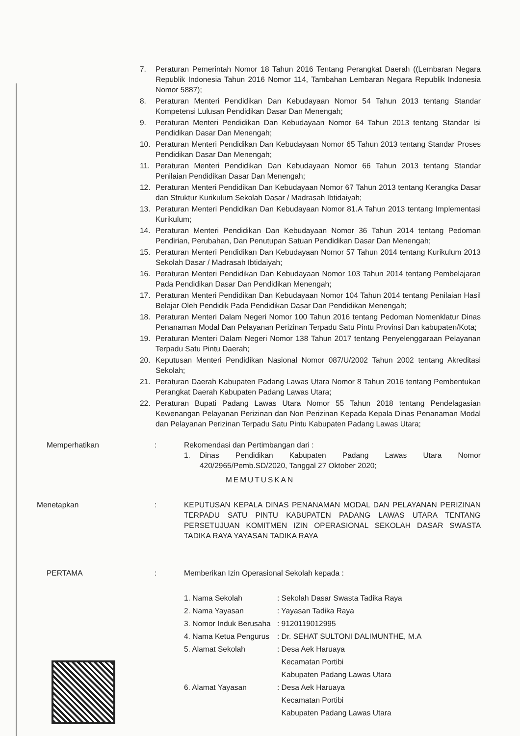7. Peraturan Pemerintah Nomor 18 Tahun 2016 Tentang Perangkat Daerah ((Lembaran Negara Republik Indonesia Tahun 2016 Nomor 114, Tambahan Lembaran Negara Republik Indonesia Nomor 5887);
8. Peraturan Menteri Pendidikan Dan Kebudayaan Nomor 54 Tahun 2013 tentang Standar Kompetensi Lulusan Pendidikan Dasar Dan Menengah;
9. Peraturan Menteri Pendidikan Dan Kebudayaan Nomor 64 Tahun 2013 tentang Standar Isi Pendidikan Dasar Dan Menengah;
10. Peraturan Menteri Pendidikan Dan Kebudayaan Nomor 65 Tahun 2013 tentang Standar Proses Pendidikan Dasar Dan Menengah;
11. Peraturan Menteri Pendidikan Dan Kebudayaan Nomor 66 Tahun 2013 tentang Standar Penilaian Pendidikan Dasar Dan Menengah;
12. Peraturan Menteri Pendidikan Dan Kebudayaan Nomor 67 Tahun 2013 tentang Kerangka Dasar dan Struktur Kurikulum Sekolah Dasar / Madrasah Ibtidaiyah;
13. Peraturan Menteri Pendidikan Dan Kebudayaan Nomor 81.A Tahun 2013 tentang Implementasi Kurikulum;
14. Peraturan Menteri Pendidikan Dan Kebudayaan Nomor 36 Tahun 2014 tentang Pedoman Pendirian, Perubahan, Dan Penutupan Satuan Pendidikan Dasar Dan Menengah;
15. Peraturan Menteri Pendidikan Dan Kebudayaan Nomor 57 Tahun 2014 tentang Kurikulum 2013 Sekolah Dasar / Madrasah Ibtidaiyah;
16. Peraturan Menteri Pendidikan Dan Kebudayaan Nomor 103 Tahun 2014 tentang Pembelajaran Pada Pendidikan Dasar Dan Pendidikan Menengah;
17. Peraturan Menteri Pendidikan Dan Kebudayaan Nomor 104 Tahun 2014 tentang Penilaian Hasil Belajar Oleh Pendidik Pada Pendidikan Dasar Dan Pendidikan Menengah;
18. Peraturan Menteri Dalam Negeri Nomor 100 Tahun 2016 tentang Pedoman Nomenklatur Dinas Penanaman Modal Dan Pelayanan Perizinan Terpadu Satu Pintu Provinsi Dan kabupaten/Kota;
19. Peraturan Menteri Dalam Negeri Nomor 138 Tahun 2017 tentang Penyelenggaraan Pelayanan Terpadu Satu Pintu Daerah;
20. Keputusan Menteri Pendidikan Nasional Nomor 087/U/2002 Tahun 2002 tentang Akreditasi Sekolah;
21. Peraturan Daerah Kabupaten Padang Lawas Utara Nomor 8 Tahun 2016 tentang Pembentukan Perangkat Daerah Kabupaten Padang Lawas Utara;
22. Peraturan Bupati Padang Lawas Utara Nomor 55 Tahun 2018 tentang Pendelagasian Kewenangan Pelayanan Perizinan dan Non Perizinan Kepada Kepala Dinas Penanaman Modal dan Pelayanan Perizinan Terpadu Satu Pintu Kabupaten Padang Lawas Utara;
Memperhatikan : Rekomendasi dan Pertimbangan dari :
1. Dinas Pendidikan Kabupaten Padang Lawas Utara Nomor 420/2965/Pemb.SD/2020, Tanggal 27 Oktober 2020;
MEMUTUSKAN
Menetapkan : KEPUTUSAN KEPALA DINAS PENANAMAN MODAL DAN PELAYANAN PERIZINAN TERPADU SATU PINTU KABUPATEN PADANG LAWAS UTARA TENTANG PERSETUJUAN KOMITMEN IZIN OPERASIONAL SEKOLAH DASAR SWASTA TADIKA RAYA YAYASAN TADIKA RAYA
PERTAMA : Memberikan Izin Operasional Sekolah kepada :
1. Nama Sekolah : Sekolah Dasar Swasta Tadika Raya
2. Nama Yayasan : Yayasan Tadika Raya
3. Nomor Induk Berusaha
: 9120119012995
4. Nama Ketua Pengurus
: Dr. SEHAT SULTONI DALIMUNTHE, M.A
5. Alamat Sekolah : Desa Aek Haruaya
Kecamatan Portibi
Kabupaten Padang Lawas Utara
6. Alamat Yayasan : Desa Aek Haruaya
Kecamatan Portibi
Kabupaten Padang Lawas Utara